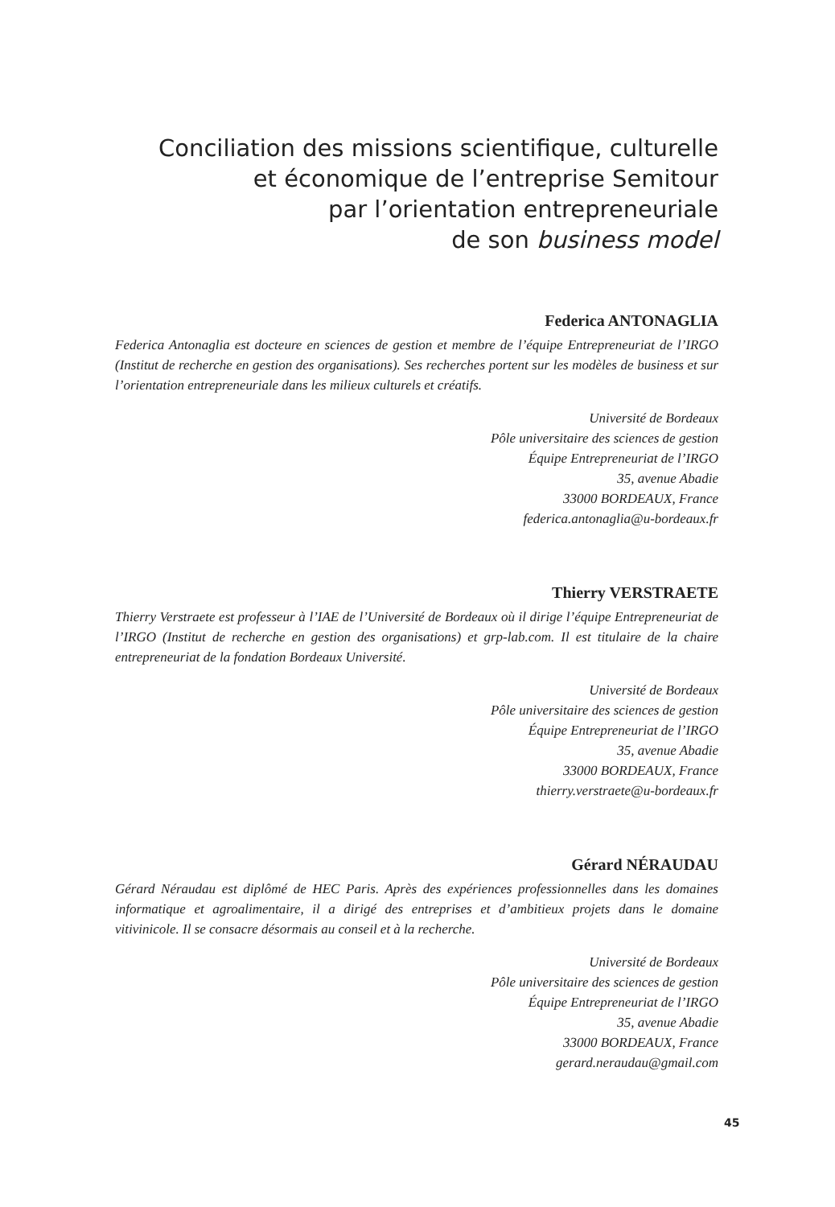Conciliation des missions scientifique, culturelle
et économique de l’entreprise Semitour
par l’orientation entrepreneuriale
de son business model
Federica ANTONAGLIA
Federica Antonaglia est docteure en sciences de gestion et membre de l’équipe Entrepreneuriat de l’IRGO (Institut de recherche en gestion des organisations). Ses recherches portent sur les modèles de business et sur l’orientation entrepreneuriale dans les milieux culturels et créatifs.
Université de Bordeaux
Pôle universitaire des sciences de gestion
Équipe Entrepreneuriat de l’IRGO
35, avenue Abadie
33000 BORDEAUX, France
federica.antonaglia@u-bordeaux.fr
Thierry VERSTRAETE
Thierry Verstraete est professeur à l’IAE de l’Université de Bordeaux où il dirige l’équipe Entrepreneuriat de l’IRGO (Institut de recherche en gestion des organisations) et grp-lab.com. Il est titulaire de la chaire entrepreneuriat de la fondation Bordeaux Université.
Université de Bordeaux
Pôle universitaire des sciences de gestion
Équipe Entrepreneuriat de l’IRGO
35, avenue Abadie
33000 BORDEAUX, France
thierry.verstraete@u-bordeaux.fr
Gérard NÉRAUDAU
Gérard Néraudau est diplômé de HEC Paris. Après des expériences professionnelles dans les domaines informatique et agroalimentaire, il a dirigé des entreprises et d’ambitieux projets dans le domaine vitivinicole. Il se consacre désormais au conseil et à la recherche.
Université de Bordeaux
Pôle universitaire des sciences de gestion
Équipe Entrepreneuriat de l’IRGO
35, avenue Abadie
33000 BORDEAUX, France
gerard.neraudau@gmail.com
45